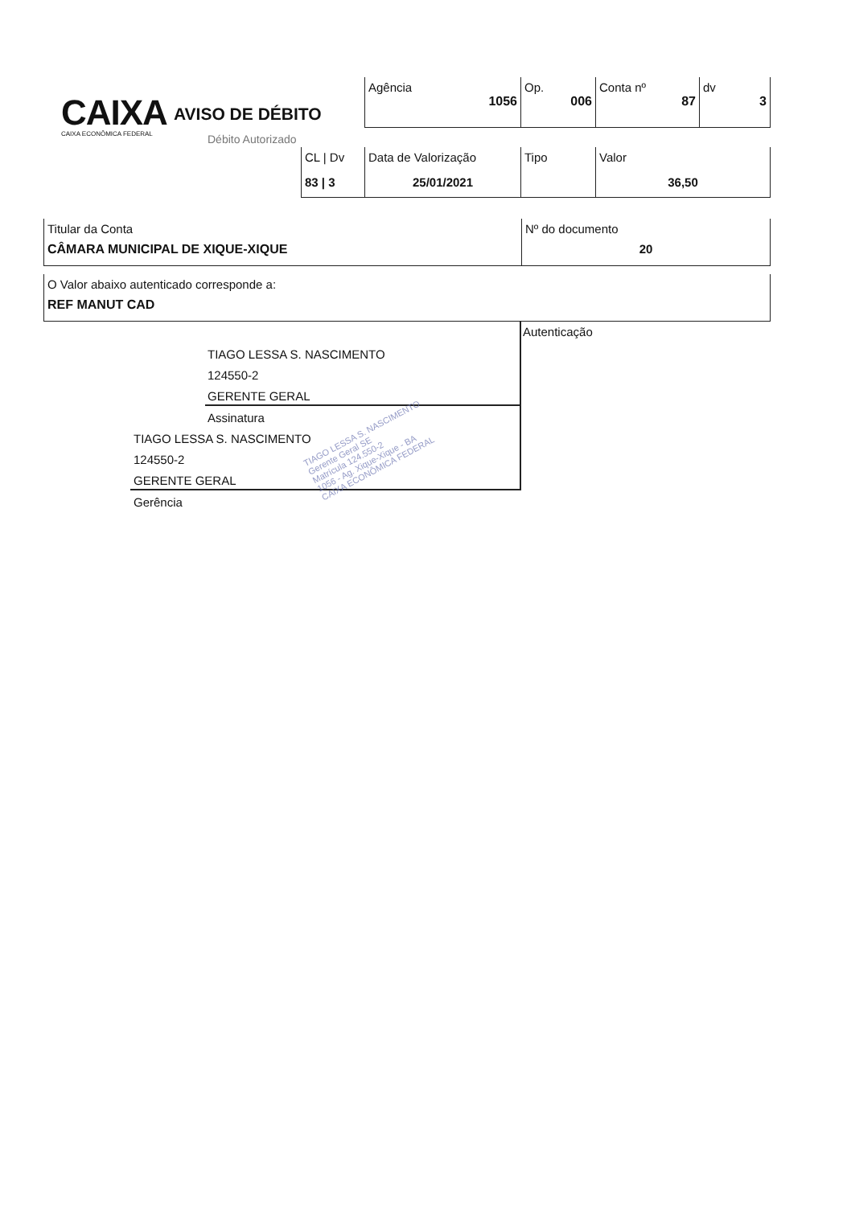CAIXA
CAIXA ECONÔMICA FEDERAL
AVISO DE DÉBITO
Débito Autorizado
| Agência 1056 | Op. 006 | Conta nº 87 | dv 3 |
| CL / Dv 83 / 3 | Data de Valorização 25/01/2021 | Tipo | Valor 36,50 |
| Titular da Conta CÂMARA MUNICIPAL DE XIQUE-XIQUE | Nº do documento 20 |
| O Valor abaixo autenticado corresponde a: REF MANUT CAD |
Autenticação
TIAGO LESSA S. NASCIMENTO
124550-2
GERENTE GERAL
Assinatura
TIAGO LESSA S. NASCIMENTO
124550-2
GERENTE GERAL
Gerência
TIAGO LESSA S. NASCIMENTO
Gerente Geral SE
Matrícula 124.550-2
1056 - Ag. Xique-Xique - BA
CAIXA ECONÔMICA FEDERAL